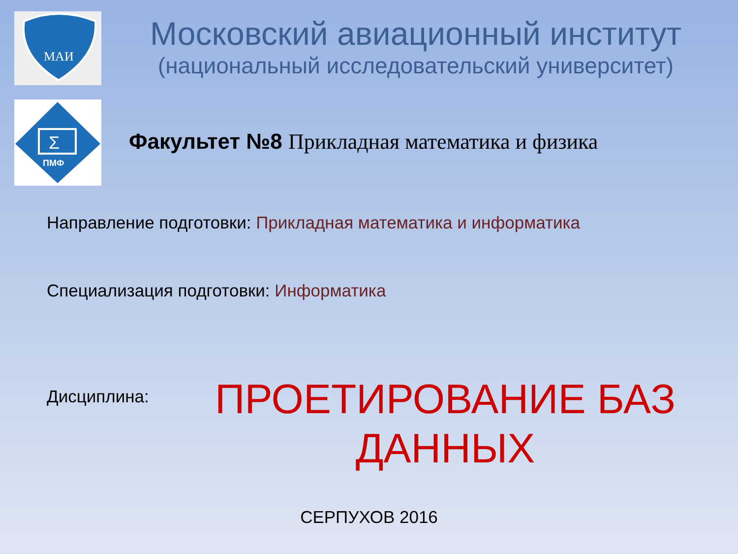МАИ
Σ
ПМФ
Московский авиационный институт
(национальный исследовательский университет)
Факультет №8 Прикладная математика и физика
Направление подготовки: Прикладная математика и информатика
Специализация подготовки: Информатика
Дисциплина:
ПРОЕТИРОВАНИЕ БАЗ ДАННЫХ
СЕРПУХОВ 2016